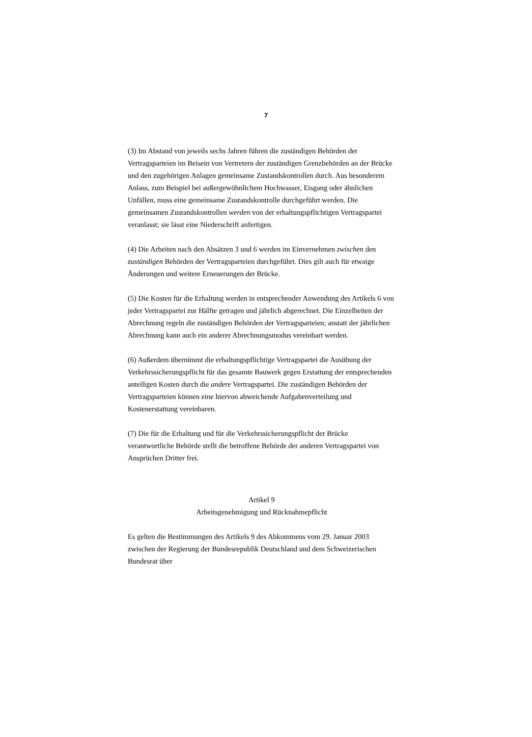7
(3) Im Abstand von jeweils sechs Jahren führen die zuständigen Behörden der Vertragsparteien im Beisein von Vertretern der zuständigen Grenzbehörden an der Brücke und den zugehörigen Anlagen gemeinsame Zustandskontrollen durch. Aus besonderem Anlass, zum Beispiel bei außergewöhnlichem Hochwasser, Eisgang oder ähnlichen Unfällen, muss eine gemeinsame Zustandskontrolle durchgeführt werden. Die gemeinsamen Zustandskontrollen werden von der erhaltungspflichtigen Vertragspartei veranlasst; sie lässt eine Niederschrift anfertigen.
(4) Die Arbeiten nach den Absätzen 3 und 6 werden im Einvernehmen zwischen den zuständigen Behörden der Vertragsparteien durchgeführt. Dies gilt auch für etwaige Änderungen und weitere Erneuerungen der Brücke.
(5) Die Kosten für die Erhaltung werden in entsprechender Anwendung des Artikels 6 von jeder Vertragspartei zur Hälfte getragen und jährlich abgerechnet. Die Einzelheiten der Abrechnung regeln die zuständigen Behörden der Vertragsparteien; anstatt der jährlichen Abrechnung kann auch ein anderer Abrechnungsmodus vereinbart werden.
(6) Außerdem übernimmt die erhaltungspflichtige Vertragspartei die Ausübung der Verkehrssicherungspflicht für das gesamte Bauwerk gegen Erstattung der entsprechenden anteiligen Kosten durch die andere Vertragspartei. Die zuständigen Behörden der Vertragsparteien können eine hiervon abweichende Aufgabenverteilung und Kostenerstattung vereinbaren.
(7) Die für die Erhaltung und für die Verkehrssicherungspflicht der Brücke verantwortliche Behörde stellt die betroffene Behörde der anderen Vertragspartei von Ansprüchen Dritter frei.
Artikel 9
Arbeitsgenehmigung und Rücknahmepflicht
Es gelten die Bestimmungen des Artikels 9 des Abkommens vom 29. Januar 2003 zwischen der Regierung der Bundesrepublik Deutschland und dem Schweizerischen Bundesrat über